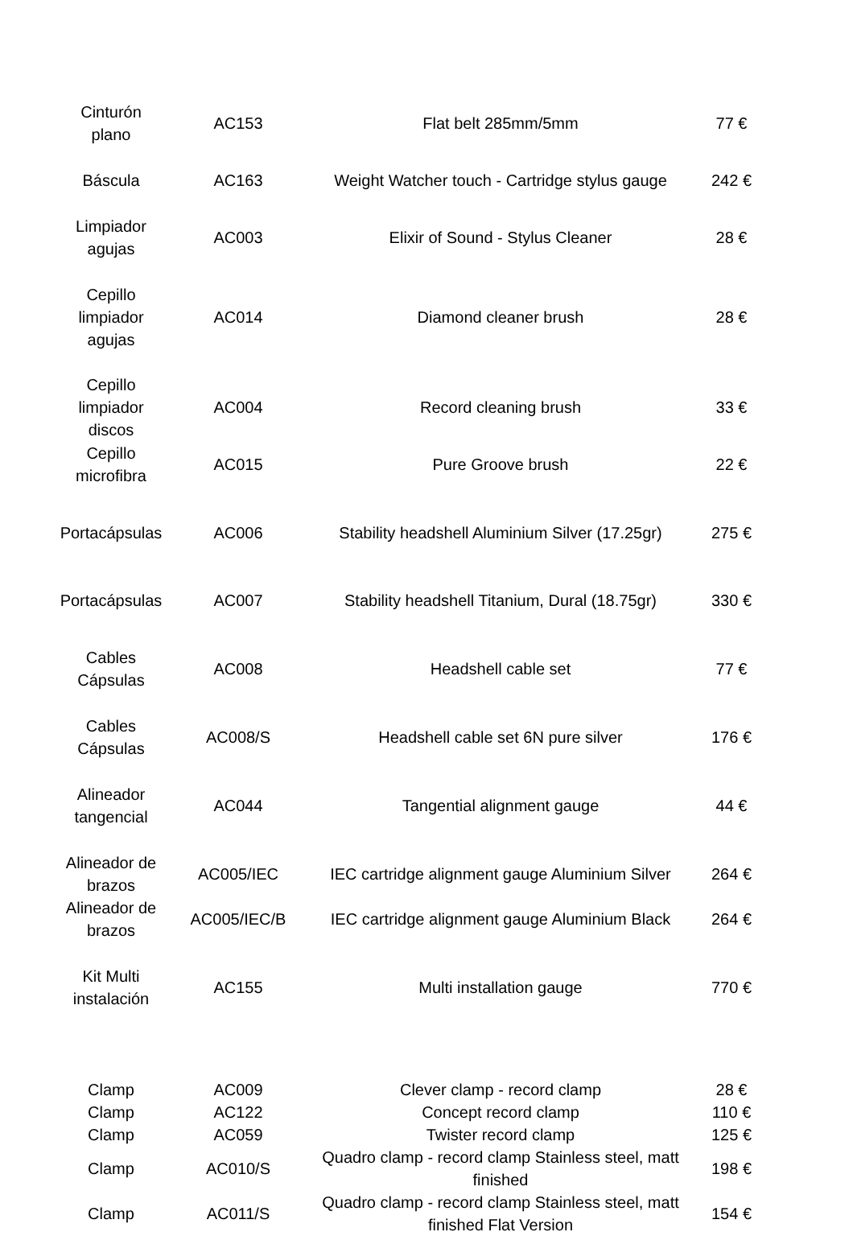| Cinturón plano | AC153 | Flat belt 285mm/5mm | 77 € |
| Báscula | AC163 | Weight Watcher touch - Cartridge stylus gauge | 242 € |
| Limpiador agujas | AC003 | Elixir of Sound - Stylus Cleaner | 28 € |
| Cepillo limpiador agujas | AC014 | Diamond cleaner brush | 28 € |
| Cepillo limpiador discos | AC004 | Record cleaning brush | 33 € |
| Cepillo microfibra | AC015 | Pure Groove brush | 22 € |
| Portacápsulas | AC006 | Stability headshell Aluminium Silver (17.25gr) | 275 € |
| Portacápsulas | AC007 | Stability headshell Titanium, Dural (18.75gr) | 330 € |
| Cables Cápsulas | AC008 | Headshell cable set | 77 € |
| Cables Cápsulas | AC008/S | Headshell cable set 6N pure silver | 176 € |
| Alineador tangencial | AC044 | Tangential alignment gauge | 44 € |
| Alineador de brazos | AC005/IEC | IEC cartridge alignment gauge Aluminium Silver | 264 € |
| Alineador de brazos | AC005/IEC/B | IEC cartridge alignment gauge Aluminium Black | 264 € |
| Kit Multi instalación | AC155 | Multi installation gauge | 770 € |
| Clamp | AC009 | Clever clamp - record clamp | 28 € |
| Clamp | AC122 | Concept record clamp | 110 € |
| Clamp | AC059 | Twister record clamp | 125 € |
| Clamp | AC010/S | Quadro clamp - record clamp Stainless steel, matt finished | 198 € |
| Clamp | AC011/S | Quadro clamp - record clamp Stainless steel, matt finished Flat Version | 154 € |